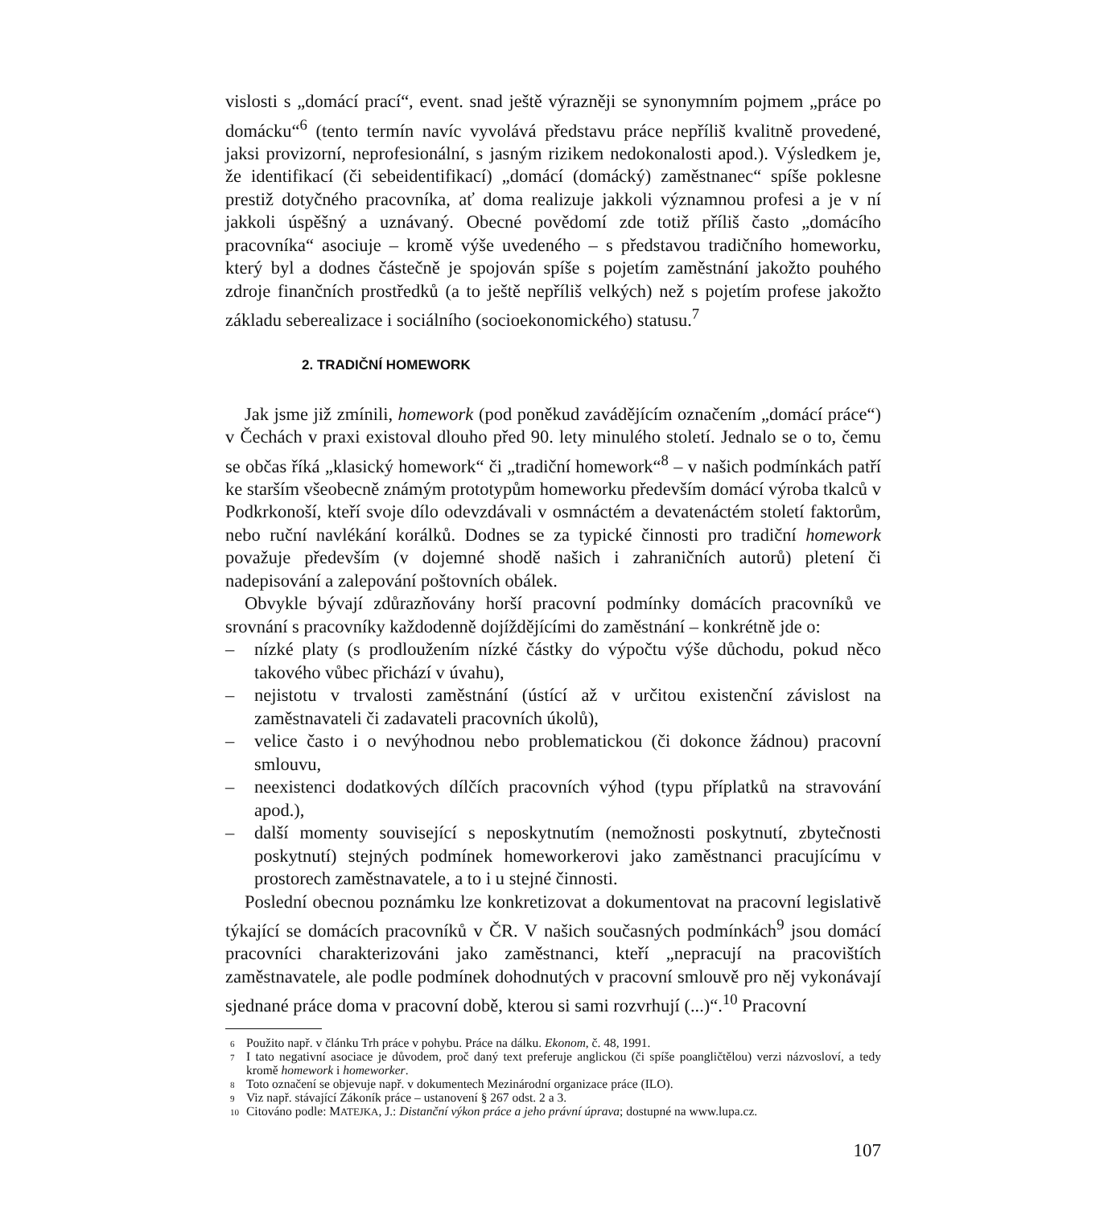vislosti s „domácí prací“, event. snad ještě výrazněji se synonymním pojmem „práce po domácku“<sup>6</sup> (tento termín navíc vyvolává představu práce nepříliš kvalitně provedené, jaksi provizorní, neprofesionální, s jasným rizikem nedokonalosti apod.). Výsledkem je, že identifikací (či sebeidentifikací) „domácí (domácký) zaměstnanec“ spíše poklesne prestiž dotyčného pracovníka, ať doma realizuje jakkoli významnou profesi a je v ní jakkoli úspěšný a uznávaný. Obecné povědomí zde totiž příliš často „domácího pracovníka“ asociuje – kromě výše uvedeného – s představou tradičního homeworku, který byl a dodnes částečně je spojován spíše s pojetím zaměstnání jakožto pouhého zdroje finančních prostředků (a to ještě nepříliš velkých) než s pojetím profese jakožto základu seberealizace i sociálního (socioekonomického) statusu.<sup>7</sup>
2. TRADIČNÍ HOMEWORK
Jak jsme již zmínili, homework (pod poněkud zavádějícím označením „domácí práce“) v Čechách v praxi existoval dlouho před 90. lety minulého století. Jednalo se o to, čemu se občas říká „klasický homework“ či „tradiční homework“<sup>8</sup> – v našich podmínkách patří ke starším všeobecně známým prototypům homeworku především domácí výroba tkalců v Podkrkonoší, kteří svoje dílo odevzdávali v osmnáctém a devatenáctém století faktorům, nebo ruční navlékání korálků. Dodnes se za typické činnosti pro tradiční homework považuje především (v dojemné shodě našich i zahraničních autorů) pletení či nadepisování a zalepování poštovních obálek.
Obvykle bývají zdůrazňovány horší pracovní podmínky domácích pracovníků ve srovnání s pracovníky každodenně dojíždějícími do zaměstnání – konkrétně jde o:
– nízké platy (s prodloužením nízké částky do výpočtu výše důchodu, pokud něco takového vůbec přichází v úvahu),
– nejistotu v trvalosti zaměstnání (ústící až v určitou existenční závislost na zaměstnavateli či zadavateli pracovních úkolů),
– velice často i o nevýhodnou nebo problematickou (či dokonce žádnou) pracovní smlouvu,
– neexistenci dodatkových dílčích pracovních výhod (typu příplatků na stravování apod.),
– další momenty související s neposkytnutím (nemožnosti poskytnutí, zbytečnosti poskytnutí) stejných podmínek homeworkerovi jako zaměstnanci pracujícímu v prostorech zaměstnavatele, a to i u stejné činnosti.
Poslední obecnou poznámku lze konkretizovat a dokumentovat na pracovní legislativě týkající se domácích pracovníků v ČR. V našich současných podmínkách<sup>9</sup> jsou domácí pracovníci charakterizováni jako zaměstnanci, kteří „nepracují na pracovištích zaměstnavatele, ale podle podmínek dohodnutých v pracovní smlouvě pro něj vykonávají sjednané práce doma v pracovní době, kterou si sami rozvrhují (...)“.<sup>10</sup> Pracovní
<sup>6</sup> Použito např. v článku Trh práce v pohybu. Práce na dálku. Ekonom, č. 48, 1991.
<sup>7</sup> I tato negativní asociace je důvodem, proč daný text preferuje anglickou (či spíše poangličtělou) verzi názvosloví, a tedy kromě homework i homeworker.
<sup>8</sup> Toto označení se objevuje např. v dokumentech Mezinárodní organizace práce (ILO).
<sup>9</sup> Viz např. stávající Zákoník práce – ustanovení § 267 odst. 2 a 3.
<sup>10</sup> Citováno podle: MATEJKA, J.: Distanční výkon práce a jeho právní úprava; dostupné na www.lupa.cz.
107